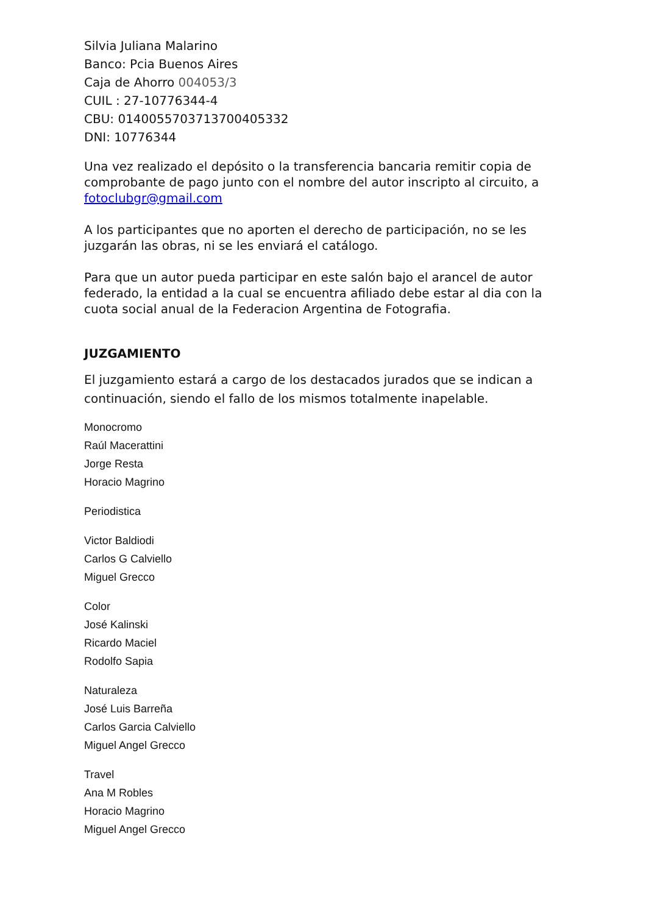Silvia Juliana Malarino
Banco: Pcia Buenos Aires
Caja de Ahorro 004053/3
CUIL : 27-10776344-4
CBU: 0140055703713700405332
DNI: 10776344
Una vez realizado el depósito o la transferencia bancaria remitir copia de comprobante de pago junto con el nombre del autor inscripto al circuito, a fotoclubgr@gmail.com
A los participantes que no aporten el derecho de participación, no se les juzgarán las obras, ni se les enviará el catálogo.
Para que un autor pueda participar en este salón bajo el arancel de autor federado, la entidad a la cual se encuentra afiliado debe estar al dia con la cuota social anual de la Federacion Argentina de Fotografia.
JUZGAMIENTO
El juzgamiento estará a cargo de los destacados jurados que se indican a continuación, siendo el fallo de los mismos totalmente inapelable.
Monocromo
Raúl Macerattini
Jorge Resta
Horacio Magrino
Periodistica
Victor Baldiodi
Carlos G Calviello
Miguel Grecco
Color
José Kalinski
Ricardo Maciel
Rodolfo Sapia
Naturaleza
José Luis Barreña
Carlos Garcia Calviello
Miguel Angel Grecco
Travel
Ana M Robles
Horacio Magrino
Miguel Angel Grecco